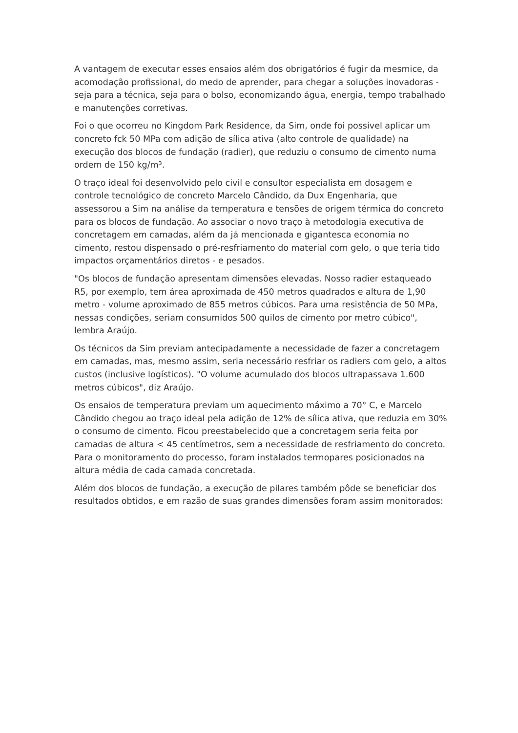A vantagem de executar esses ensaios além dos obrigatórios é fugir da mesmice, da acomodação profissional, do medo de aprender, para chegar a soluções inovadoras - seja para a técnica, seja para o bolso, economizando água, energia, tempo trabalhado e manutenções corretivas.
Foi o que ocorreu no Kingdom Park Residence, da Sim, onde foi possível aplicar um concreto fck 50 MPa com adição de sílica ativa (alto controle de qualidade) na execução dos blocos de fundação (radier), que reduziu o consumo de cimento numa ordem de 150 kg/m³.
O traço ideal foi desenvolvido pelo civil e consultor especialista em dosagem e controle tecnológico de concreto Marcelo Cândido, da Dux Engenharia, que assessorou a Sim na análise da temperatura e tensões de origem térmica do concreto para os blocos de fundação. Ao associar o novo traço à metodologia executiva de concretagem em camadas, além da já mencionada e gigantesca economia no cimento, restou dispensado o pré-resfriamento do material com gelo, o que teria tido impactos orçamentários diretos - e pesados.
"Os blocos de fundação apresentam dimensões elevadas. Nosso radier estaqueado R5, por exemplo, tem área aproximada de 450 metros quadrados e altura de 1,90 metro - volume aproximado de 855 metros cúbicos. Para uma resistência de 50 MPa, nessas condições, seriam consumidos 500 quilos de cimento por metro cúbico", lembra Araújo.
Os técnicos da Sim previam antecipadamente a necessidade de fazer a concretagem em camadas, mas, mesmo assim, seria necessário resfriar os radiers com gelo, a altos custos (inclusive logísticos). "O volume acumulado dos blocos ultrapassava 1.600 metros cúbicos", diz Araújo.
Os ensaios de temperatura previam um aquecimento máximo a 70° C, e Marcelo Cândido chegou ao traço ideal pela adição de 12% de sílica ativa, que reduzia em 30% o consumo de cimento. Ficou preestabelecido que a concretagem seria feita por camadas de altura < 45 centímetros, sem a necessidade de resfriamento do concreto. Para o monitoramento do processo, foram instalados termopares posicionados na altura média de cada camada concretada.
Além dos blocos de fundação, a execução de pilares também pôde se beneficiar dos resultados obtidos, e em razão de suas grandes dimensões foram assim monitorados: